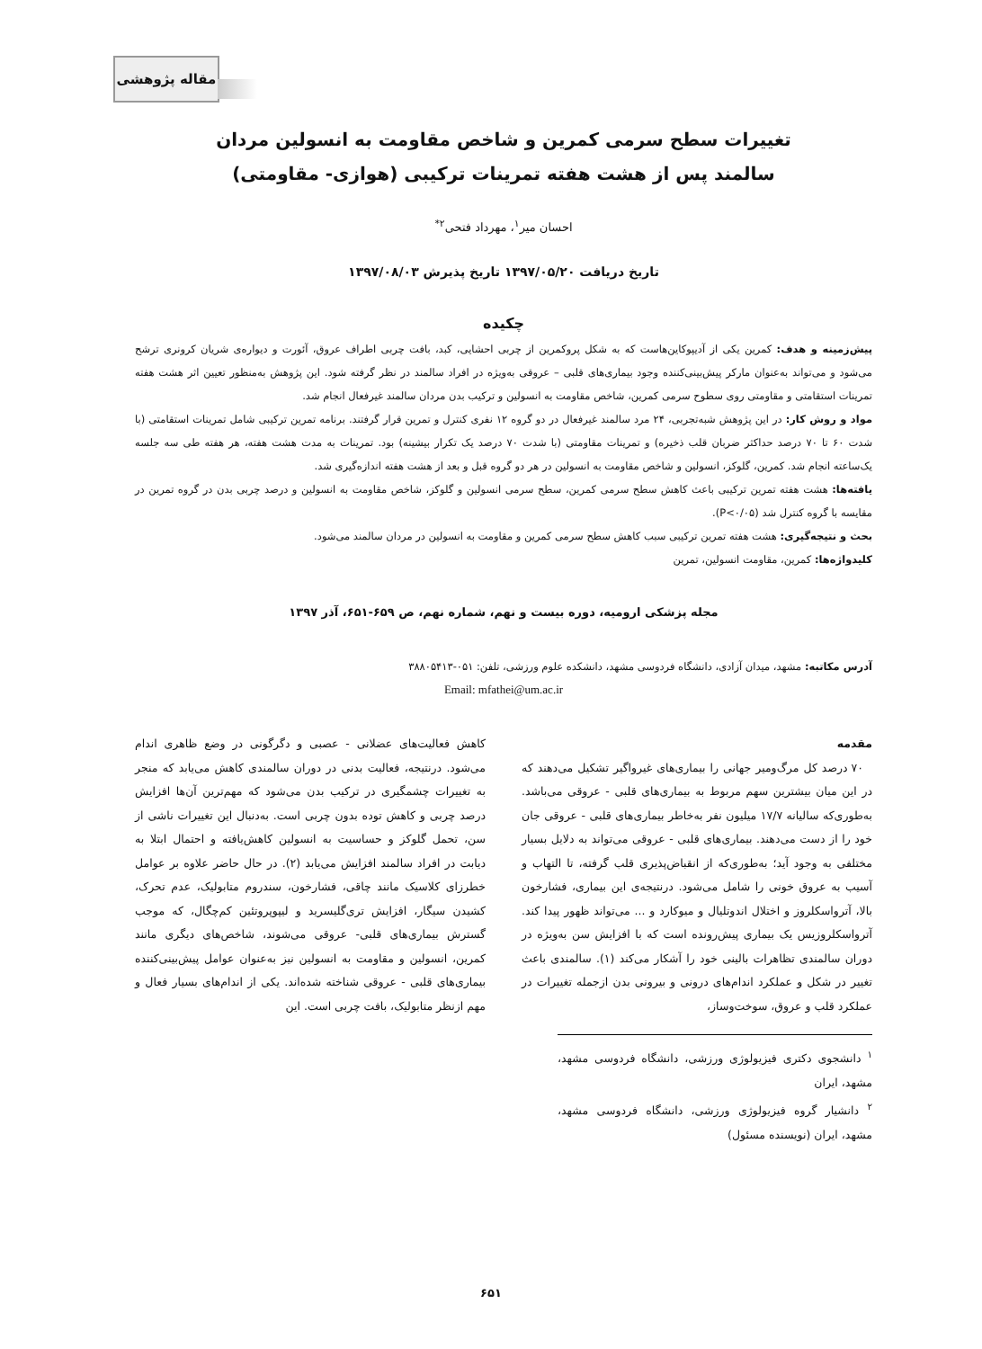مقاله پژوهشی
تغییرات سطح سرمی کمرین و شاخص مقاومت به انسولین مردان
سالمند پس از هشت هفته تمرینات ترکیبی (هوازی- مقاومتی)
احسان میر<sup>۱</sup>، مهرداد فتحی<sup>۲*</sup>
تاریخ دریافت ۱۳۹۷/۰۵/۲۰ تاریخ پذیرش ۱۳۹۷/۰۸/۰۳
چکیده
پیش‌زمینه و هدف: کمرین یکی از آدیپوکاین‌هاست که به شکل پروکمرین از چربی احشایی، کبد، بافت چربی اطراف عروق، آئورت و دیواره‌ی شریان کرونری ترشح می‌شود و می‌تواند به‌عنوان مارکر پیش‌بینی‌کننده وجود بیماری‌های قلبی – عروقی به‌ویژه در افراد سالمند در نظر گرفته شود. این پژوهش به‌منظور تعیین اثر هشت هفته تمرینات استقامتی و مقاومتی روی سطوح سرمی کمرین، شاخص مقاومت به انسولین و ترکیب بدن مردان سالمند غیرفعال انجام شد.
مواد و روش کار: در این پژوهش شبه‌تجربی، ۲۴ مرد سالمند غیرفعال در دو گروه ۱۲ نفری کنترل و تمرین قرار گرفتند. برنامه تمرین ترکیبی شامل تمرینات استقامتی (با شدت ۶۰ تا ۷۰ درصد حداکثر ضربان قلب ذخیره) و تمرینات مقاومتی (با شدت ۷۰ درصد یک تکرار بیشینه) بود. تمرینات به مدت هشت هفته، هر هفته طی سه جلسه یک‌ساعته انجام شد. کمرین، گلوکز، انسولین و شاخص مقاومت به انسولین در هر دو گروه قبل و بعد از هشت هفته اندازه‌گیری شد.
یافته‌ها: هشت هفته تمرین ترکیبی باعث کاهش سطح سرمی کمرین، سطح سرمی انسولین و گلوکز، شاخص مقاومت به انسولین و درصد چربی بدن در گروه تمرین در مقایسه با گروه کنترل شد (P<۰/۰۵).
بحث و نتیجه‌گیری: هشت هفته تمرین ترکیبی سبب کاهش سطح سرمی کمرین و مقاومت به انسولین در مردان سالمند می‌شود.
کلیدواژه‌ها: کمرین، مقاومت انسولین، تمرین
مجله پزشکی ارومیه، دوره بیست و نهم، شماره نهم، ص ۶۵۹-۶۵۱، آذر ۱۳۹۷
آدرس مکاتبه: مشهد، میدان آزادی، دانشگاه فردوسی مشهد، دانشکده علوم ورزشی، تلفن: ۰۵۱-۳۸۸۰۵۴۱۳
Email: mfathei@um.ac.ir
مقدمه
۷۰ درصد کل مرگ‌ومیر جهانی را بیماری‌های غیرواگیر تشکیل می‌دهند که در این میان بیشترین سهم مربوط به بیماری‌های قلبی - عروقی می‌باشد. به‌طوری‌که سالیانه ۱۷/۷ میلیون نفر به‌خاطر بیماری‌های قلبی - عروقی جان خود را از دست می‌دهند. بیماری‌های قلبی - عروقی می‌تواند به دلایل بسیار مختلفی به وجود آید؛ به‌طوری‌که از انقباض‌پذیری قلب گرفته، تا التهاب و آسیب به عروق خونی را شامل می‌شود. درنتیجه‌ی این بیماری، فشارخون بالا، آترواسکلروز و اختلال اندوتلیال و میوکارد و ... می‌تواند ظهور پیدا کند. آترواسکلروزیس یک بیماری پیش‌رونده است که با افزایش سن به‌ویژه در دوران سالمندی تظاهرات بالینی خود را آشکار می‌کند (۱). سالمندی باعث تغییر در شکل و عملکرد اندام‌های درونی و بیرونی بدن ازجمله تغییرات در عملکرد قلب و عروق، سوخت‌وساز،
<sup>۱</sup> دانشجوی دکتری فیزیولوژی ورزشی، دانشگاه فردوسی مشهد، مشهد، ایران
<sup>۲</sup> دانشیار گروه فیزیولوژی ورزشی، دانشگاه فردوسی مشهد، مشهد، ایران (نویسنده مسئول)
کاهش فعالیت‌های عضلانی - عصبی و دگرگونی در وضع ظاهری اندام می‌شود. درنتیجه، فعالیت بدنی در دوران سالمندی کاهش می‌یابد که منجر به تغییرات چشمگیری در ترکیب بدن می‌شود که مهم‌ترین آن‌ها افزایش درصد چربی و کاهش توده بدون چربی است. به‌دنبال این تغییرات ناشی از سن، تحمل گلوکز و حساسیت به انسولین کاهش‌یافته و احتمال ابتلا به دیابت در افراد سالمند افزایش می‌یابد (۲). در حال حاضر علاوه بر عوامل خطرزای کلاسیک مانند چاقی، فشارخون، سندروم متابولیک، عدم تحرک، کشیدن سیگار، افزایش تری‌گلیسرید و لیپوپروتئین کم‌چگال، که موجب گسترش بیماری‌های قلبی- عروقی می‌شوند، شاخص‌های دیگری مانند کمرین، انسولین و مقاومت به انسولین نیز به‌عنوان عوامل پیش‌بینی‌کننده بیماری‌های قلبی - عروقی شناخته شده‌اند. یکی از اندام‌های بسیار فعال و مهم ازنظر متابولیک، بافت چربی است. این
۶۵۱